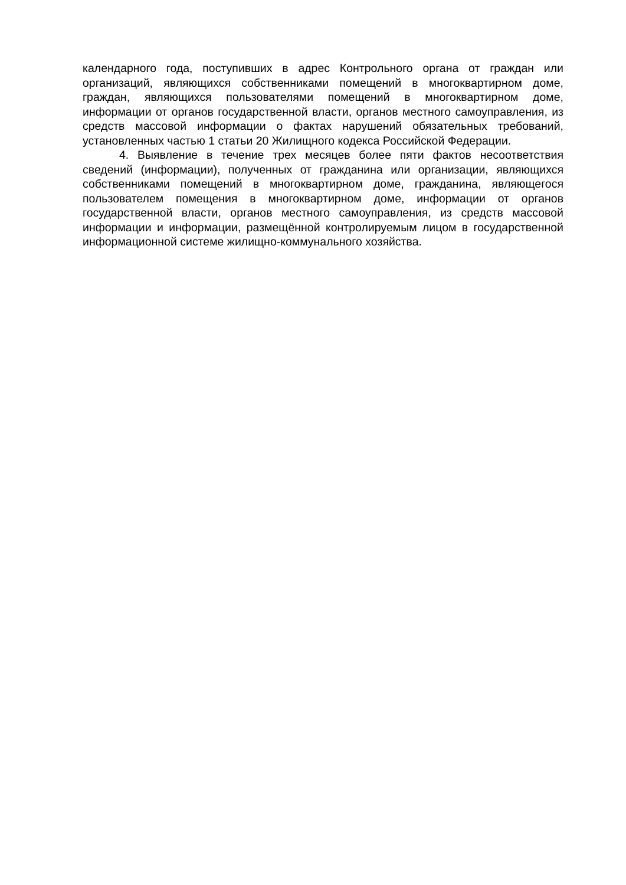календарного года, поступивших в адрес Контрольного органа от граждан или организаций, являющихся собственниками помещений в многоквартирном доме, граждан, являющихся пользователями помещений в многоквартирном доме, информации от органов государственной власти, органов местного самоуправления, из средств массовой информации о фактах нарушений обязательных требований, установленных частью 1 статьи 20 Жилищного кодекса Российской Федерации.
4. Выявление в течение трех месяцев более пяти фактов несоответствия сведений (информации), полученных от гражданина или организации, являющихся собственниками помещений в многоквартирном доме, гражданина, являющегося пользователем помещения в многоквартирном доме, информации от органов государственной власти, органов местного самоуправления, из средств массовой информации и информации, размещённой контролируемым лицом в государственной информационной системе жилищно-коммунального хозяйства.